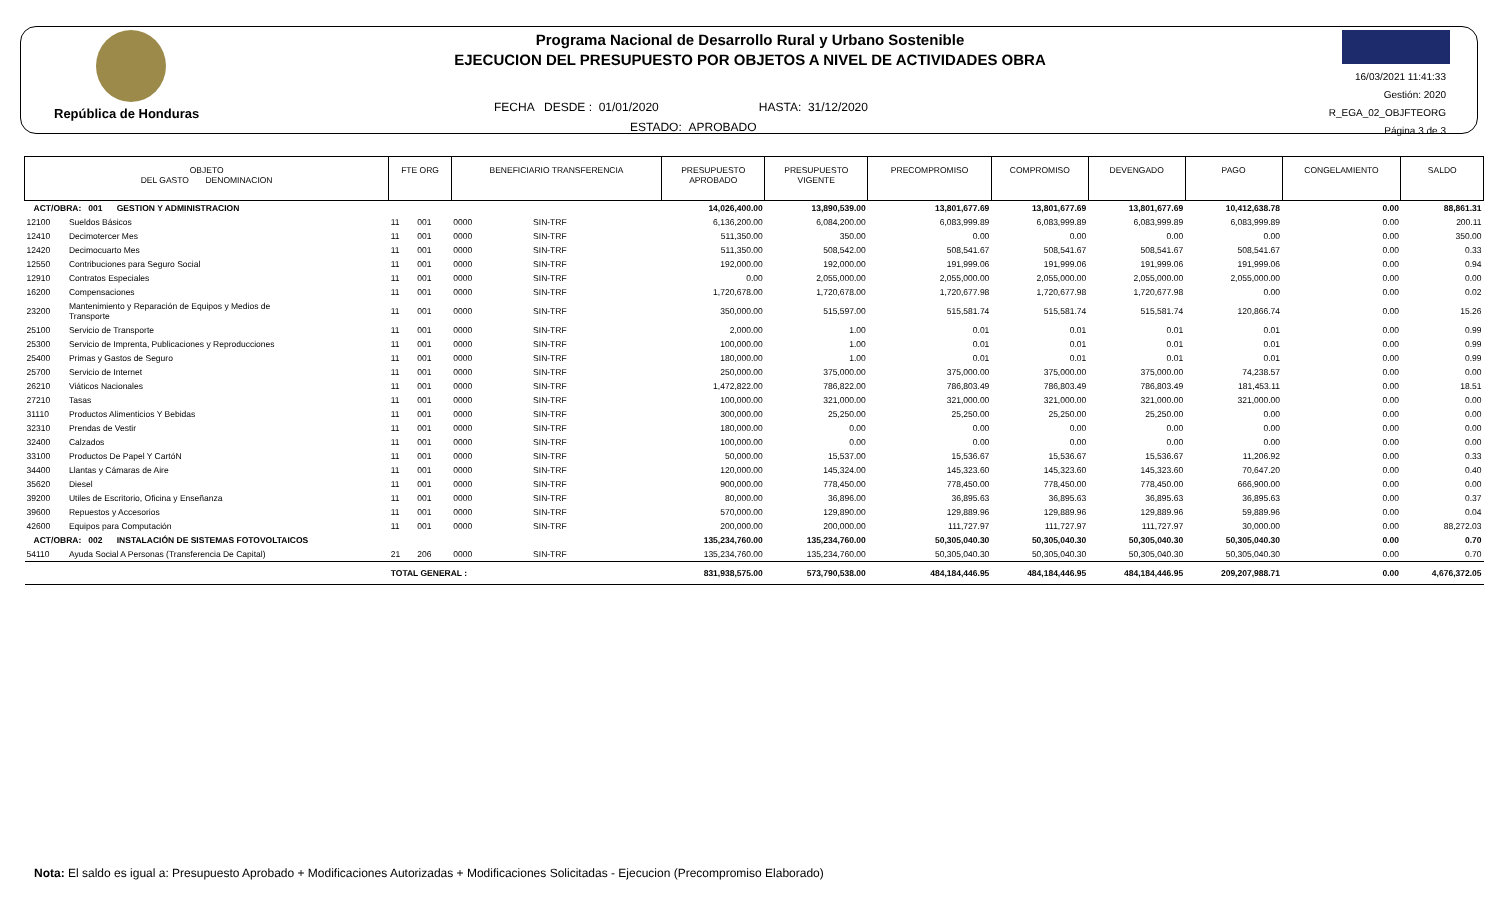Programa Nacional de Desarrollo Rural y Urbano Sostenible
EJECUCION DEL PRESUPUESTO POR OBJETOS A NIVEL DE ACTIVIDADES OBRA
República de Honduras
FECHA DESDE : 01/01/2020 HASTA: 31/12/2020
ESTADO: APROBADO
16/03/2021 11:41:33
Gestión: 2020
R_EGA_02_OBJFTEORG
Página 3 de 3
| OBJETO DEL GASTO DENOMINACION | | FTE ORG | | BENEFICIARIO TRANSFERENCIA | | PRESUPUESTO APROBADO | PRESUPUESTO VIGENTE | PRECOMPROMISO | COMPROMISO | DEVENGADO | PAGO | CONGELAMIENTO | SALDO |
| --- | --- | --- | --- | --- | --- | --- | --- | --- | --- | --- | --- | --- | --- |
| ACT/OBRA: 001 GESTION Y ADMINISTRACION | | | | | | 14,026,400.00 | 13,890,539.00 | 13,801,677.69 | 13,801,677.69 | 13,801,677.69 | 10,412,638.78 | 0.00 | 88,861.31 |
| 12100 | Sueldos Básicos | 11 | 001 | 0000 | SIN-TRF | 6,136,200.00 | 6,084,200.00 | 6,083,999.89 | 6,083,999.89 | 6,083,999.89 | 6,083,999.89 | 0.00 | 200.11 |
| 12410 | Decimotercer Mes | 11 | 001 | 0000 | SIN-TRF | 511,350.00 | 350.00 | 0.00 | 0.00 | 0.00 | 0.00 | 0.00 | 350.00 |
| 12420 | Decimocuarto Mes | 11 | 001 | 0000 | SIN-TRF | 511,350.00 | 508,542.00 | 508,541.67 | 508,541.67 | 508,541.67 | 508,541.67 | 0.00 | 0.33 |
| 12550 | Contribuciones para Seguro Social | 11 | 001 | 0000 | SIN-TRF | 192,000.00 | 192,000.00 | 191,999.06 | 191,999.06 | 191,999.06 | 191,999.06 | 0.00 | 0.94 |
| 12910 | Contratos Especiales | 11 | 001 | 0000 | SIN-TRF | 0.00 | 2,055,000.00 | 2,055,000.00 | 2,055,000.00 | 2,055,000.00 | 2,055,000.00 | 0.00 | 0.00 |
| 16200 | Compensaciones | 11 | 001 | 0000 | SIN-TRF | 1,720,678.00 | 1,720,678.00 | 1,720,677.98 | 1,720,677.98 | 1,720,677.98 | 0.00 | 0.00 | 0.02 |
| 23200 | Mantenimiento y Reparación de Equipos y Medios de Transporte | 11 | 001 | 0000 | SIN-TRF | 350,000.00 | 515,597.00 | 515,581.74 | 515,581.74 | 515,581.74 | 120,866.74 | 0.00 | 15.26 |
| 25100 | Servicio de Transporte | 11 | 001 | 0000 | SIN-TRF | 2,000.00 | 1.00 | 0.01 | 0.01 | 0.01 | 0.01 | 0.00 | 0.99 |
| 25300 | Servicio de Imprenta, Publicaciones y Reproducciones | 11 | 001 | 0000 | SIN-TRF | 100,000.00 | 1.00 | 0.01 | 0.01 | 0.01 | 0.01 | 0.00 | 0.99 |
| 25400 | Primas y Gastos de Seguro | 11 | 001 | 0000 | SIN-TRF | 180,000.00 | 1.00 | 0.01 | 0.01 | 0.01 | 0.01 | 0.00 | 0.99 |
| 25700 | Servicio de Internet | 11 | 001 | 0000 | SIN-TRF | 250,000.00 | 375,000.00 | 375,000.00 | 375,000.00 | 375,000.00 | 74,238.57 | 0.00 | 0.00 |
| 26210 | Viáticos Nacionales | 11 | 001 | 0000 | SIN-TRF | 1,472,822.00 | 786,822.00 | 786,803.49 | 786,803.49 | 786,803.49 | 181,453.11 | 0.00 | 18.51 |
| 27210 | Tasas | 11 | 001 | 0000 | SIN-TRF | 100,000.00 | 321,000.00 | 321,000.00 | 321,000.00 | 321,000.00 | 321,000.00 | 0.00 | 0.00 |
| 31110 | Productos Alimenticios Y Bebidas | 11 | 001 | 0000 | SIN-TRF | 300,000.00 | 25,250.00 | 25,250.00 | 25,250.00 | 25,250.00 | 0.00 | 0.00 | 0.00 |
| 32310 | Prendas de Vestir | 11 | 001 | 0000 | SIN-TRF | 180,000.00 | 0.00 | 0.00 | 0.00 | 0.00 | 0.00 | 0.00 | 0.00 |
| 32400 | Calzados | 11 | 001 | 0000 | SIN-TRF | 100,000.00 | 0.00 | 0.00 | 0.00 | 0.00 | 0.00 | 0.00 | 0.00 |
| 33100 | Productos De Papel Y CartóN | 11 | 001 | 0000 | SIN-TRF | 50,000.00 | 15,537.00 | 15,536.67 | 15,536.67 | 15,536.67 | 11,206.92 | 0.00 | 0.33 |
| 34400 | Llantas y Cámaras de Aire | 11 | 001 | 0000 | SIN-TRF | 120,000.00 | 145,324.00 | 145,323.60 | 145,323.60 | 145,323.60 | 70,647.20 | 0.00 | 0.40 |
| 35620 | Diesel | 11 | 001 | 0000 | SIN-TRF | 900,000.00 | 778,450.00 | 778,450.00 | 778,450.00 | 778,450.00 | 666,900.00 | 0.00 | 0.00 |
| 39200 | Utiles de Escritorio, Oficina y Enseñanza | 11 | 001 | 0000 | SIN-TRF | 80,000.00 | 36,896.00 | 36,895.63 | 36,895.63 | 36,895.63 | 36,895.63 | 0.00 | 0.37 |
| 39600 | Repuestos y Accesorios | 11 | 001 | 0000 | SIN-TRF | 570,000.00 | 129,890.00 | 129,889.96 | 129,889.96 | 129,889.96 | 59,889.96 | 0.00 | 0.04 |
| 42600 | Equipos para Computación | 11 | 001 | 0000 | SIN-TRF | 200,000.00 | 200,000.00 | 111,727.97 | 111,727.97 | 111,727.97 | 30,000.00 | 0.00 | 88,272.03 |
| ACT/OBRA: 002 INSTALACIÓN DE SISTEMAS FOTOVOLTAICOS | | | | | | 135,234,760.00 | 135,234,760.00 | 50,305,040.30 | 50,305,040.30 | 50,305,040.30 | 50,305,040.30 | 0.00 | 0.70 |
| 54110 | Ayuda Social A Personas (Transferencia De Capital) | 21 | 206 | 0000 | SIN-TRF | 135,234,760.00 | 135,234,760.00 | 50,305,040.30 | 50,305,040.30 | 50,305,040.30 | 50,305,040.30 | 0.00 | 0.70 |
| | | TOTAL GENERAL : | | | | 831,938,575.00 | 573,790,538.00 | 484,184,446.95 | 484,184,446.95 | 484,184,446.95 | 209,207,988.71 | 0.00 | 4,676,372.05 |
Nota: El saldo es igual a: Presupuesto Aprobado + Modificaciones Autorizadas + Modificaciones Solicitadas - Ejecucion (Precompromiso Elaborado)